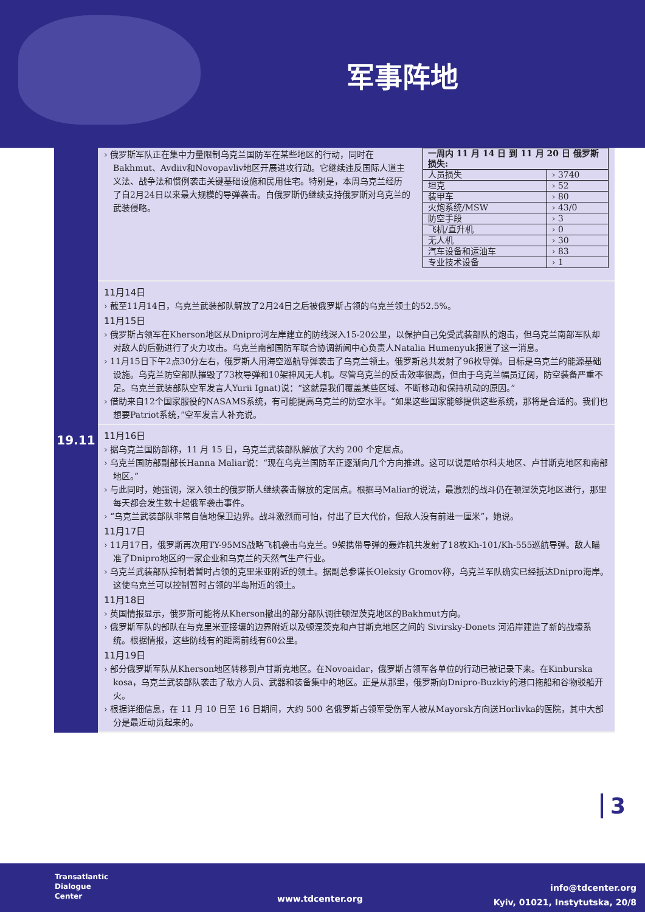军事阵地
19.11
› 俄罗斯军队正在集中力量限制乌克兰国防军在某些地区的行动，同时在Bakhmut、Avdiiv和Novopavliv地区开展进攻行动。它继续违反国际人道主义法、战争法和惯例袭击关键基础设施和民用住宅。特别是，本周乌克兰经历了自2月24日以来最大规模的导弹袭击。白俄罗斯仍继续支持俄罗斯对乌克兰的武装侵略。
| 一周内 11 月 14 日 到 11 月 20 日 俄罗斯损失: | |
| 人员损失 | › 3740 |
| 坦克 | › 52 |
| 装甲车 | › 80 |
| 火炮系统/MSW | › 43/0 |
| 防空手段 | › 3 |
| 飞机/直升机 | › 0 |
| 无人机 | › 30 |
| 汽车设备和运油车 | › 83 |
| 专业技术设备 | › 1 |
11月14日
› 截至11月14日，乌克兰武装部队解放了2月24日之后被俄罗斯占领的乌克兰领土的52.5%。
11月15日
› 俄罗斯占领军在Kherson地区从Dnipro河左岸建立的防线深入15-20公里，以保护自己免受武装部队的炮击，但乌克兰南部军队却对敌人的后勤进行了火力攻击。乌克兰南部国防军联合协调新闻中心负责人Natalia Humenyuk报道了这一消息。
› 11月15日下午2点30分左右，俄罗斯人用海空巡航导弹袭击了乌克兰领土。俄罗斯总共发射了96枚导弹。目标是乌克兰的能源基础设施。乌克兰防空部队摧毁了73枚导弹和10架神风无人机。尽管乌克兰的反击效率很高，但由于乌克兰幅员辽阔，防空装备严重不足。乌克兰武装部队空军发言人Yurii Ignat)说：“这就是我们覆盖某些区域、不断移动和保持机动的原因。”
› 借助来自12个国家服役的NASAMS系统，有可能提高乌克兰的防空水平。“如果这些国家能够提供这些系统，那将是合适的。我们也想要Patriot系统，”空军发言人补充说。
11月16日
› 据乌克兰国防部称，11 月 15 日，乌克兰武装部队解放了大约 200 个定居点。
› 乌克兰国防部副部长Hanna Maliar说：“现在乌克兰国防军正逐渐向几个方向推进。这可以说是哈尔科夫地区、卢甘斯克地区和南部地区。”
› 与此同时，她强调，深入领土的俄罗斯人继续袭击解放的定居点。根据马Maliar的说法，最激烈的战斗仍在顿涅茨克地区进行，那里每天都会发生数十起俄军袭击事件。
› “乌克兰武装部队非常自信地保卫边界。战斗激烈而可怕，付出了巨大代价，但敌人没有前进一厘米”，她说。
11月17日
› 11月17日，俄罗斯再次用TY-95MS战略飞机袭击乌克兰。9架携带导弹的轰炸机共发射了18枚Kh-101/Kh-555巡航导弹。敌人瞄准了Dnipro地区的一家企业和乌克兰的天然气生产行业。
› 乌克兰武装部队控制着暂时占领的克里米亚附近的领土。据副总参谋长Oleksiy Gromov称，乌克兰军队确实已经抵达Dnipro海岸。这使乌克兰可以控制暂时占领的半岛附近的领土。
11月18日
› 英国情报显示，俄罗斯可能将从Kherson撤出的部分部队调往顿涅茨克地区的Bakhmut方向。
› 俄罗斯军队的部队在与克里米亚接壤的边界附近以及顿涅茨克和卢甘斯克地区之间的 Sivirsky-Donets 河沿岸建造了新的战壕系统。根据情报，这些防线有的距离前线有60公里。
11月19日
› 部分俄罗斯军队从Kherson地区转移到卢甘斯克地区。在Novoaidar，俄罗斯占领军各单位的行动已被记录下来。在Kinburska kosa，乌克兰武装部队袭击了敌方人员、武器和装备集中的地区。正是从那里，俄罗斯向Dnipro-Buzkiy的港口拖船和谷物驳船开火。
› 根据详细信息，在 11 月 10 日至 16 日期间，大约 500 名俄罗斯占领军受伤军人被从Mayorsk方向送Horlivka的医院，其中大部分是最近动员起来的。
3
Transatlantic
Dialogue
Center
www.tdcenter.org
info@tdcenter.org
Kyiv, 01021, Instytutska, 20/8